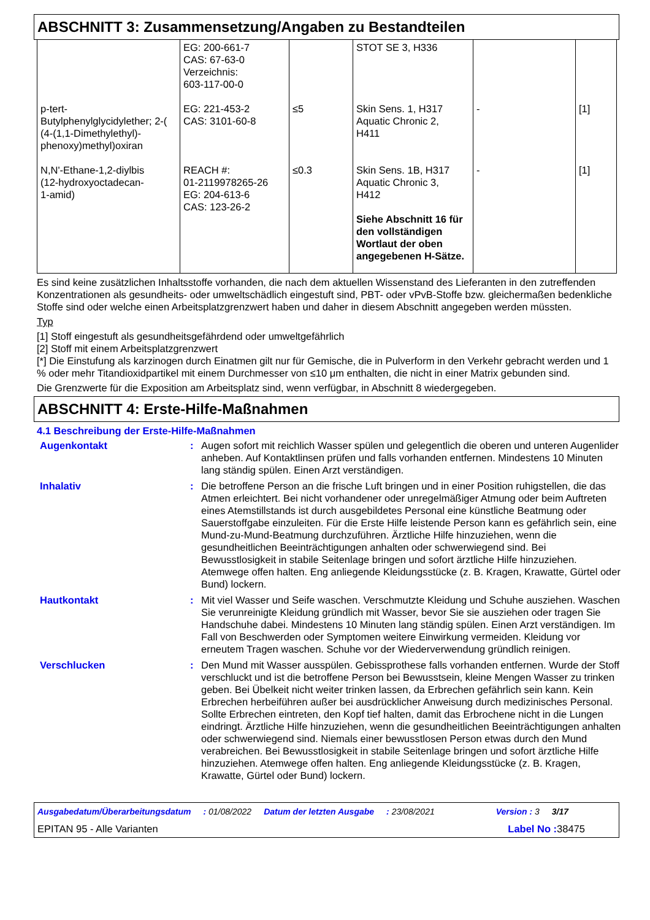ABSCHNITT 3: Zusammensetzung/Angaben zu Bestandteilen
| | EG: 200-661-7 CAS: 67-63-0 Verzeichnis: 603-117-00-0 | | STOT SE 3, H336 | | |
| p-tert- Butylphenylglycidylether; 2-( (4-(1,1-Dimethylethyl)- phenoxy)methyl)oxiran | EG: 221-453-2 CAS: 3101-60-8 | ≤5 | Skin Sens. 1, H317 Aquatic Chronic 2, H411 | - | [1] |
| N,N'-Ethane-1,2-diylbis (12-hydroxyoctadecan- 1-amid) | REACH #: 01-2119978265-26 EG: 204-613-6 CAS: 123-26-2 | ≤0.3 | Skin Sens. 1B, H317 Aquatic Chronic 3, H412 Siehe Abschnitt 16 für den vollständigen Wortlaut der oben angegebenen H-Sätze. | - | [1] |
Es sind keine zusätzlichen Inhaltsstoffe vorhanden, die nach dem aktuellen Wissenstand des Lieferanten in den zutreffenden Konzentrationen als gesundheits- oder umweltschädlich eingestuft sind, PBT- oder vPvB-Stoffe bzw. gleichermaßen bedenkliche Stoffe sind oder welche einen Arbeitsplatzgrenzwert haben und daher in diesem Abschnitt angegeben werden müssten.
Typ
[1] Stoff eingestuft als gesundheitsgefährdend oder umweltgefährlich
[2] Stoff mit einem Arbeitsplatzgrenzwert
[*] Die Einstufung als karzinogen durch Einatmen gilt nur für Gemische, die in Pulverform in den Verkehr gebracht werden und 1 % oder mehr Titandioxidpartikel mit einem Durchmesser von ≤10 μm enthalten, die nicht in einer Matrix gebunden sind.
Die Grenzwerte für die Exposition am Arbeitsplatz sind, wenn verfügbar, in Abschnitt 8 wiedergegeben.
ABSCHNITT 4: Erste-Hilfe-Maßnahmen
4.1 Beschreibung der Erste-Hilfe-Maßnahmen
| Augenkontakt | : | Augen sofort mit reichlich Wasser spülen und gelegentlich die oberen und unteren Augenlider anheben. Auf Kontaktlinsen prüfen und falls vorhanden entfernen. Mindestens 10 Minuten lang ständig spülen. Einen Arzt verständigen. |
| Inhalativ | : | Die betroffene Person an die frische Luft bringen und in einer Position ruhigstellen, die das Atmen erleichtert. Bei nicht vorhandener oder unregelmäßiger Atmung oder beim Auftreten eines Atemstillstands ist durch ausgebildetes Personal eine künstliche Beatmung oder Sauerstoffgabe einzuleiten. Für die Erste Hilfe leistende Person kann es gefährlich sein, eine Mund-zu-Mund-Beatmung durchzuführen. Ärztliche Hilfe hinzuziehen, wenn die gesundheitlichen Beeinträchtigungen anhalten oder schwerwiegend sind. Bei Bewusstlosigkeit in stabile Seitenlage bringen und sofort ärztliche Hilfe hinzuziehen. Atemwege offen halten. Eng anliegende Kleidungsstücke (z. B. Kragen, Krawatte, Gürtel oder Bund) lockern. |
| Hautkontakt | : | Mit viel Wasser und Seife waschen. Verschmutzte Kleidung und Schuhe ausziehen. Waschen Sie verunreinigte Kleidung gründlich mit Wasser, bevor Sie sie ausziehen oder tragen Sie Handschuhe dabei. Mindestens 10 Minuten lang ständig spülen. Einen Arzt verständigen. Im Fall von Beschwerden oder Symptomen weitere Einwirkung vermeiden. Kleidung vor erneutem Tragen waschen. Schuhe vor der Wiederverwendung gründlich reinigen. |
| Verschlucken | : | Den Mund mit Wasser ausspülen. Gebissprothese falls vorhanden entfernen. Wurde der Stoff verschluckt und ist die betroffene Person bei Bewusstsein, kleine Mengen Wasser zu trinken geben. Bei Übelkeit nicht weiter trinken lassen, da Erbrechen gefährlich sein kann. Kein Erbrechen herbeiführen außer bei ausdrücklicher Anweisung durch medizinisches Personal. Sollte Erbrechen eintreten, den Kopf tief halten, damit das Erbrochene nicht in die Lungen eindringt. Ärztliche Hilfe hinzuziehen, wenn die gesundheitlichen Beeinträchtigungen anhalten oder schwerwiegend sind. Niemals einer bewusstlosen Person etwas durch den Mund verabreichen. Bei Bewusstlosigkeit in stabile Seitenlage bringen und sofort ärztliche Hilfe hinzuziehen. Atemwege offen halten. Eng anliegende Kleidungsstücke (z. B. Kragen, Krawatte, Gürtel oder Bund) lockern. |
Ausgabedatum/Überarbeitungsdatum : 01/08/2022 Datum der letzten Ausgabe : 23/08/2021 Version : 3 3/17
EPITAN 95 - Alle Varianten Label No : 38475